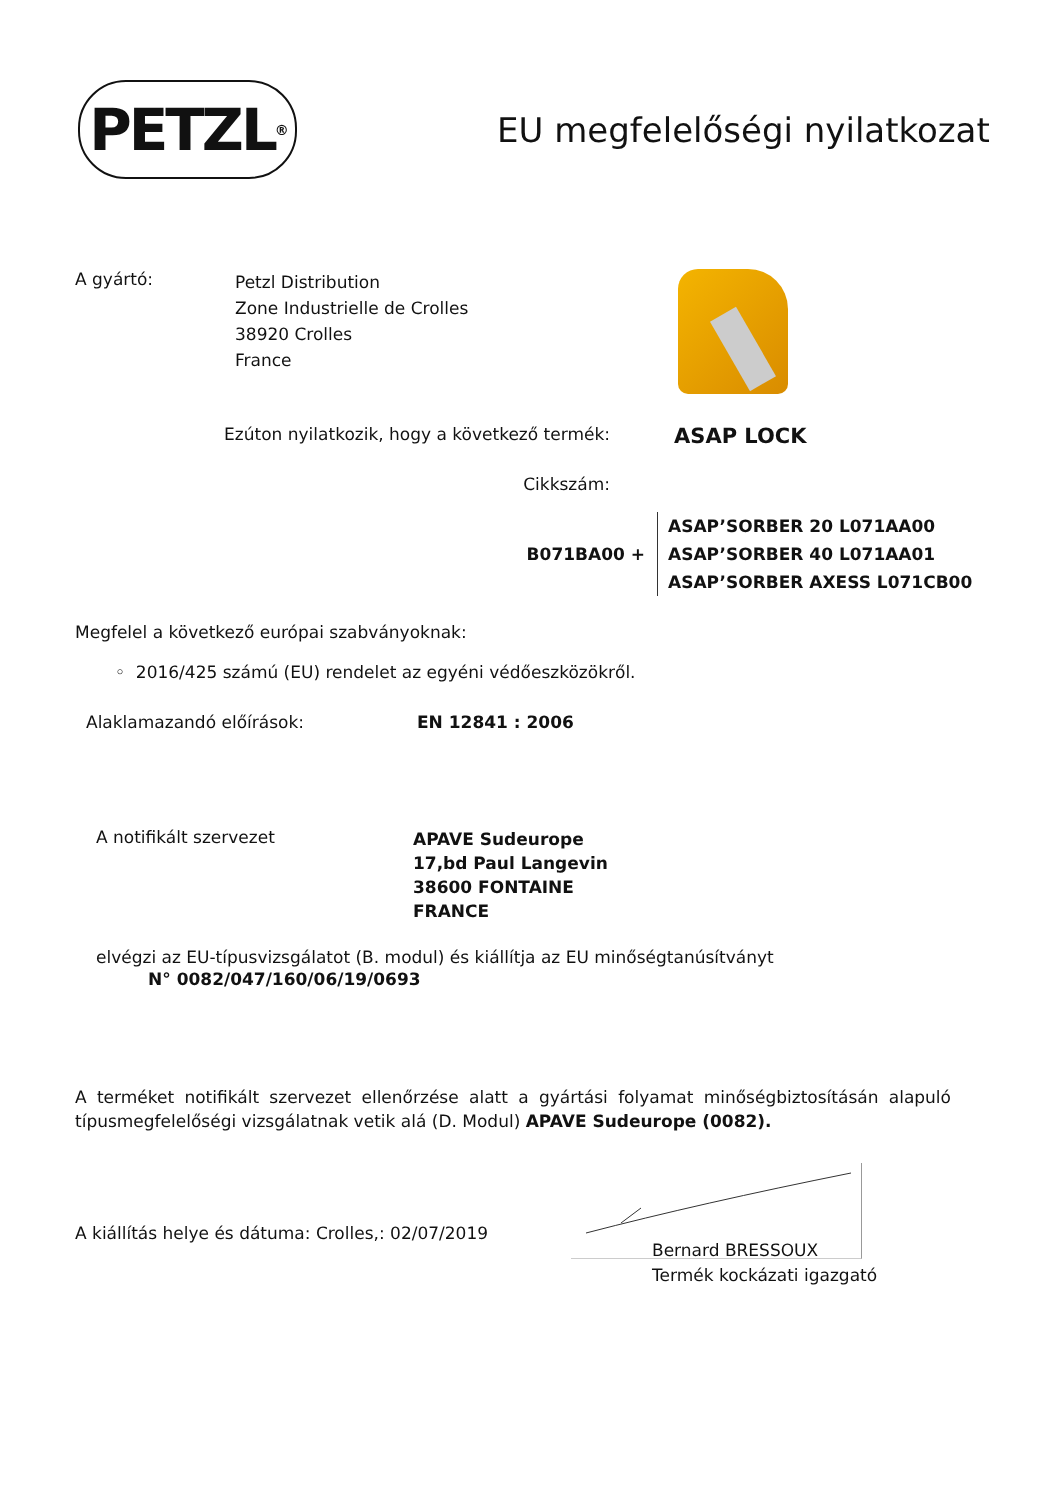PETZL<sup>®</sup>
EU megfelelőségi nyilatkozat
A gyártó:
Petzl Distribution
Zone Industrielle de Crolles
38920 Crolles
France
Ezúton nyilatkozik, hogy a következő termék:
ASAP LOCK
Cikkszám:
B071BA00 +
ASAP’SORBER 20 L071AA00
ASAP’SORBER 40 L071AA01
ASAP’SORBER AXESS L071CB00
Megfelel a következő európai szabványoknak:
◦ 2016/425 számú (EU) rendelet az egyéni védőeszközökről.
Alaklamazandó előírások: EN 12841 : 2006
A notifikált szervezet
APAVE Sudeurope
17,bd Paul Langevin
38600 FONTAINE
FRANCE
elvégzi az EU-típusvizsgálatot (B. modul) és kiállítja az EU minőségtanúsítványt
N° 0082/047/160/06/19/0693
A terméket notifikált szervezet ellenőrzése alatt a gyártási folyamat minőségbiztosításán alapuló típusmegfelelőségi vizsgálatnak vetik alá (D. Modul) APAVE Sudeurope (0082).
A kiállítás helye és dátuma: Crolles,: 02/07/2019
Bernard BRESSOUX
Termék kockázati igazgató